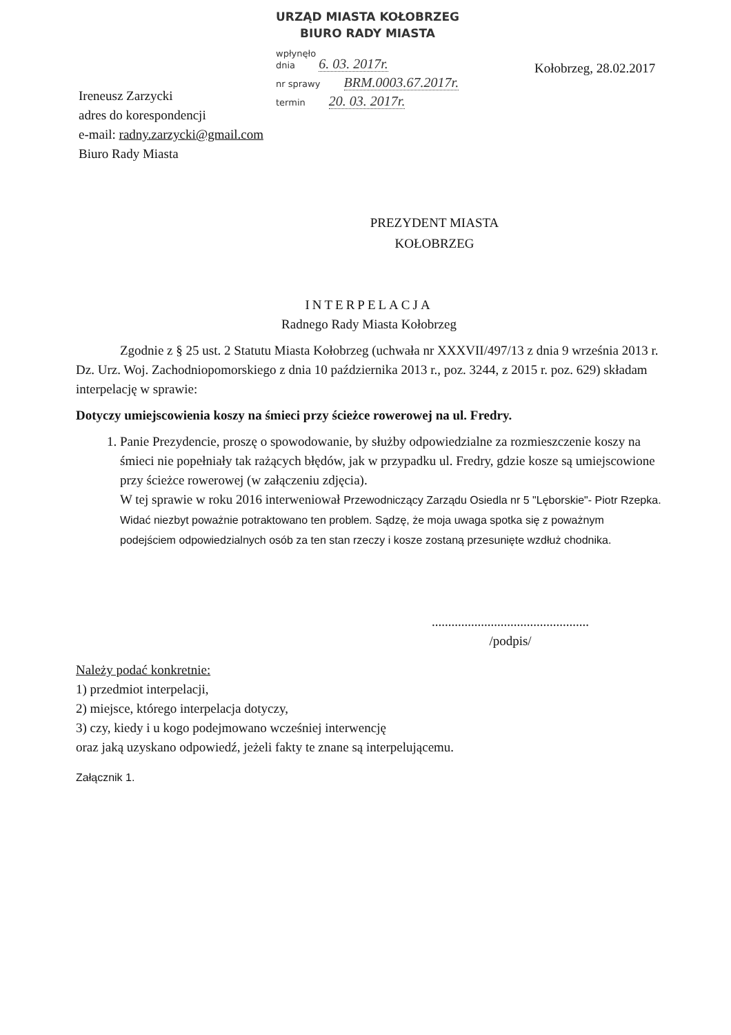URZĄD MIASTA KOŁOBRZEG
BIURO RADY MIASTA
wpłynęło
dnia 6. 03. 2017r.
nr sprawy BRM.0003.67.2017r.
termin 20. 03. 2017r.
Kołobrzeg, 28.02.2017
Ireneusz Zarzycki
adres do korespondencji
e-mail: radny.zarzycki@gmail.com
Biuro Rady Miasta
PREZYDENT MIASTA
KOŁOBRZEG
INTERPELACJA
Radnego Rady Miasta Kołobrzeg
Zgodnie z § 25 ust. 2 Statutu Miasta Kołobrzeg (uchwała nr XXXVII/497/13 z dnia 9 września 2013 r. Dz. Urz. Woj. Zachodniopomorskiego z dnia 10 października 2013 r., poz. 3244, z 2015 r. poz. 629) składam interpelację w sprawie:
Dotyczy umiejscowienia koszy na śmieci przy ścieżce rowerowej na ul. Fredry.
1. Panie Prezydencie, proszę o spowodowanie, by służby odpowiedzialne za rozmieszczenie koszy na śmieci nie popełniały tak rażących błędów, jak w przypadku ul. Fredry, gdzie kosze są umiejscowione przy ścieżce rowerowej (w załączeniu zdjęcia).
W tej sprawie w roku 2016 interweniował Przewodniczący Zarządu Osiedla nr 5 "Lęborskie"- Piotr Rzepka. Widać niezbyt poważnie potraktowano ten problem. Sądzę, że moja uwaga spotka się z poważnym podejściem odpowiedzialnych osób za ten stan rzeczy i kosze zostaną przesunięte wzdłuż chodnika.
................................................
/podpis/
Należy podać konkretnie:
1) przedmiot interpelacji,
2) miejsce, którego interpelacja dotyczy,
3) czy, kiedy i u kogo podejmowano wcześniej interwencję
oraz jaką uzyskano odpowiedź, jeżeli fakty te znane są interpelującemu.
Załącznik 1.